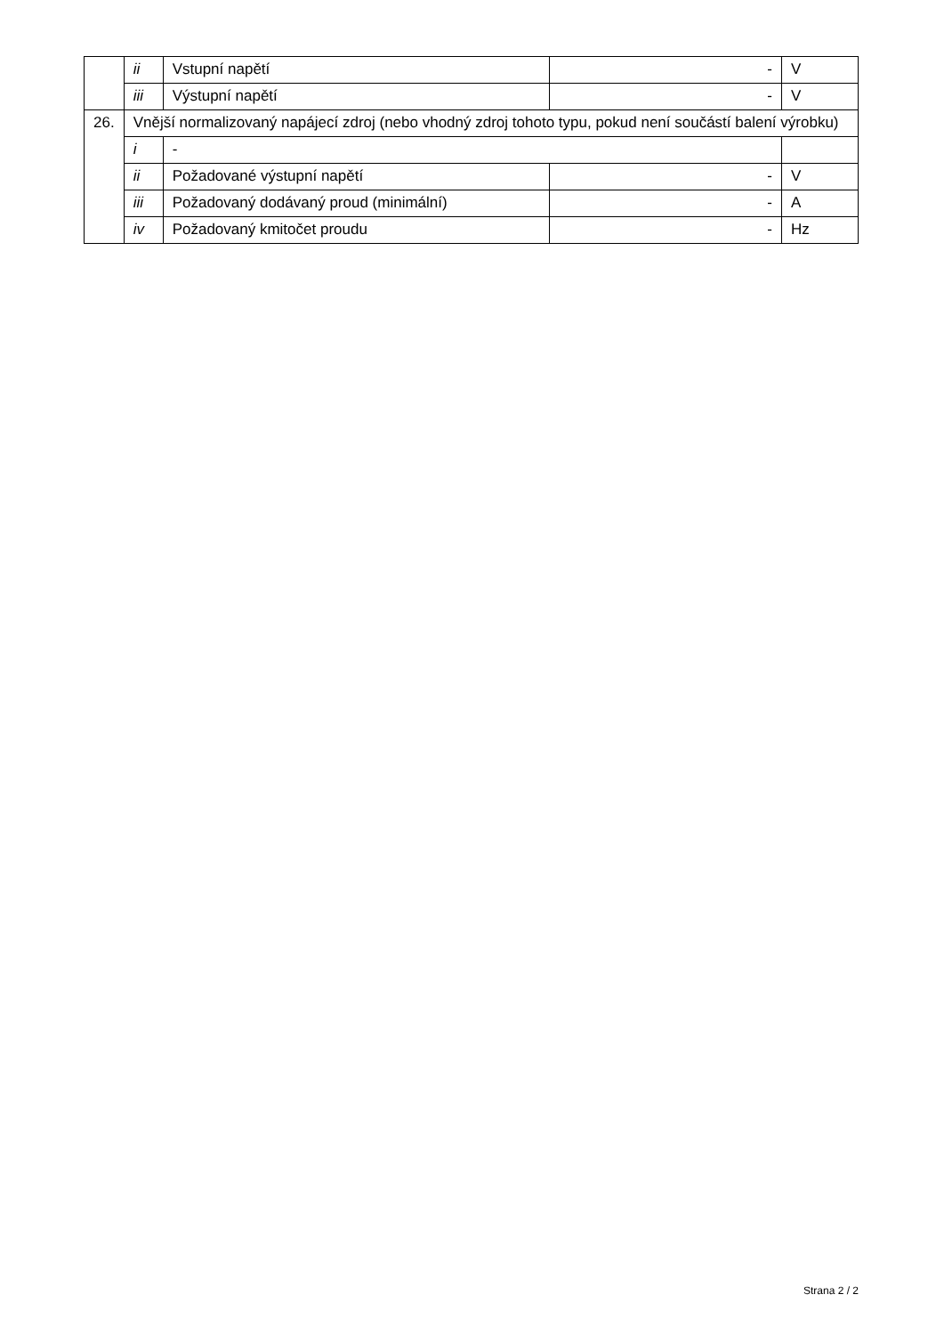| | ii | Vstupní napětí | - | V |
| | iii | Výstupní napětí | - | V |
| 26. | Vnější normalizovaný napájecí zdroj (nebo vhodný zdroj tohoto typu, pokud není součástí balení výrobku) | | | |
| | i | - | | |
| | ii | Požadované výstupní napětí | - | V |
| | iii | Požadovaný dodávaný proud (minimální) | - | A |
| | iv | Požadovaný kmitočet proudu | - | Hz |
Strana 2 / 2